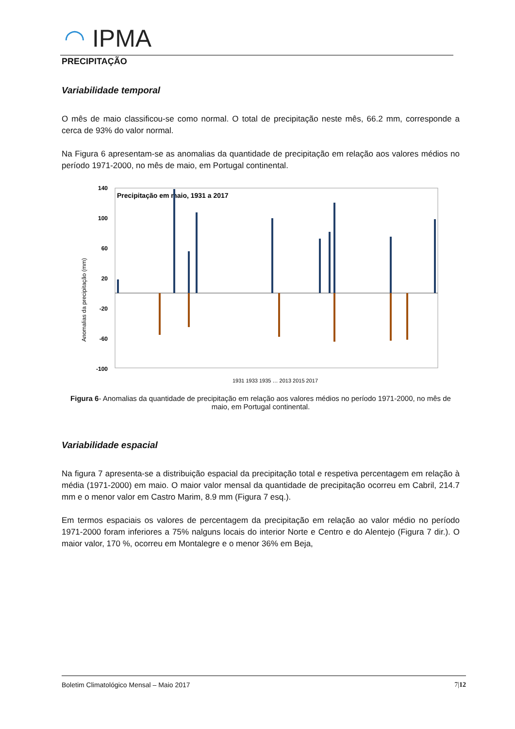◠ IPMA
PRECIPITAÇÃO
Variabilidade temporal
O mês de maio classificou-se como normal. O total de precipitação neste mês, 66.2 mm, corresponde a cerca de 93% do valor normal.
Na Figura 6 apresentam-se as anomalias da quantidade de precipitação em relação aos valores médios no período 1971-2000, no mês de maio, em Portugal continental.
Precipitação em maio, 1931 a 2017
140
100
60
20
-20
-60
-100
Anomalias da precipitação (mm)
1931 1933 1935 … 2013 2015 2017
Figura 6- Anomalias da quantidade de precipitação em relação aos valores médios no período 1971-2000, no mês de maio, em Portugal continental.
Variabilidade espacial
Na figura 7 apresenta-se a distribuição espacial da precipitação total e respetiva percentagem em relação à média (1971-2000) em maio. O maior valor mensal da quantidade de precipitação ocorreu em Cabril, 214.7 mm e o menor valor em Castro Marim, 8.9 mm (Figura 7 esq.).
Em termos espaciais os valores de percentagem da precipitação em relação ao valor médio no período 1971-2000 foram inferiores a 75% nalguns locais do interior Norte e Centro e do Alentejo (Figura 7 dir.). O maior valor, 170 %, ocorreu em Montalegre e o menor 36% em Beja,
Boletim Climatológico Mensal – Maio 2017 7|12